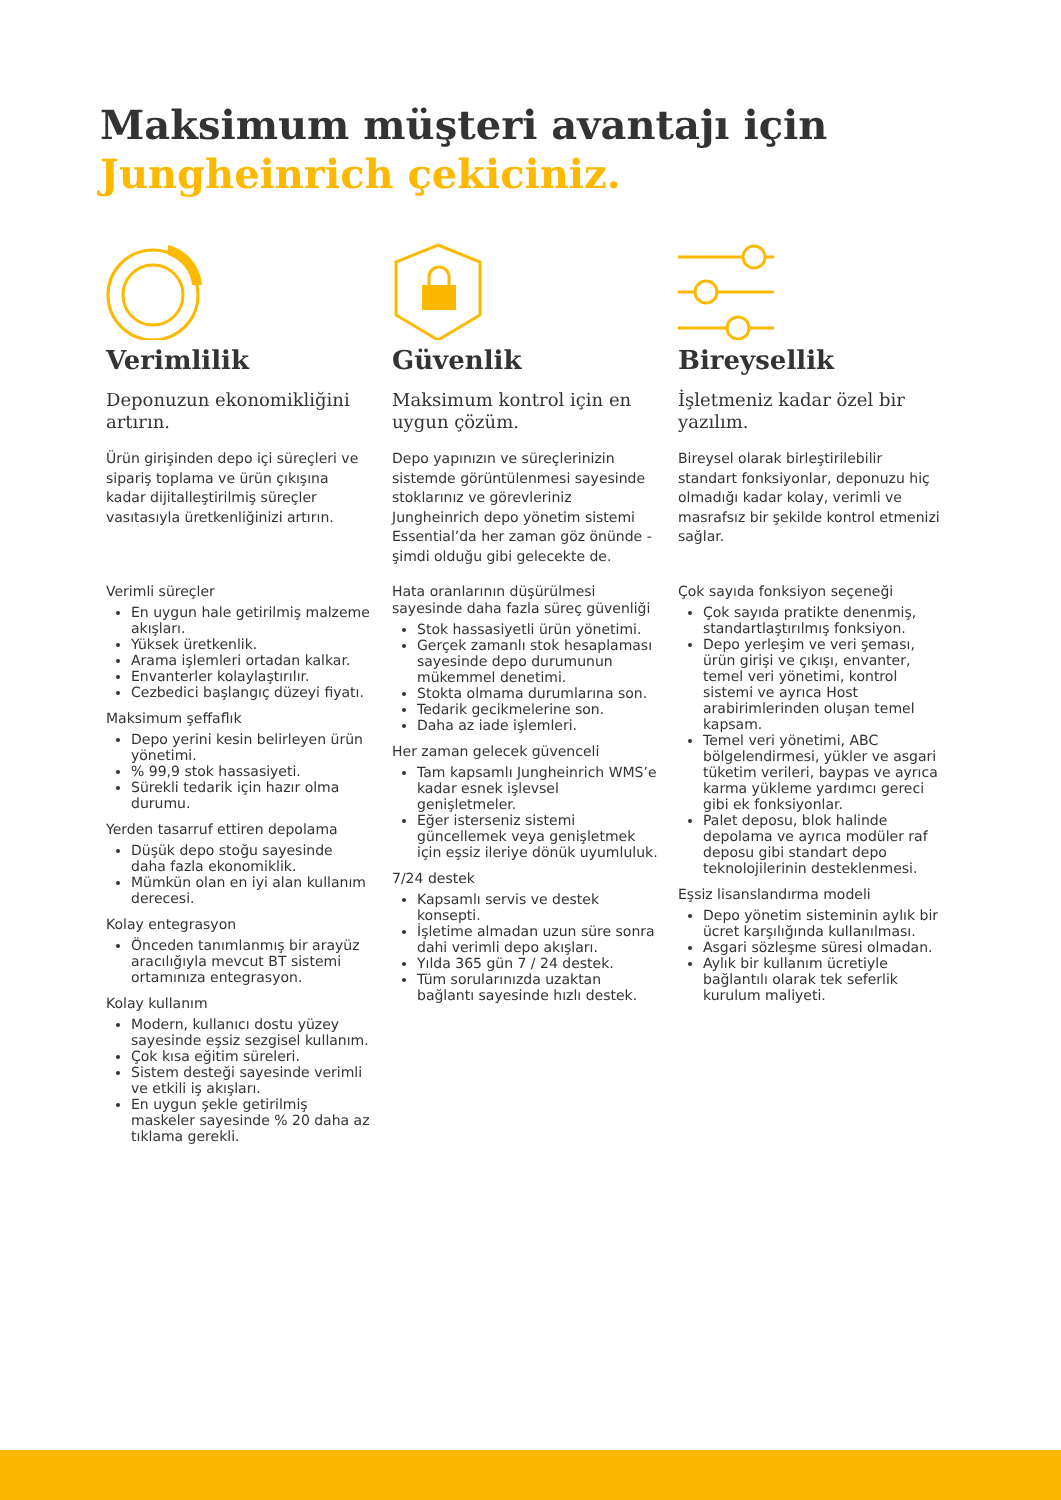Maksimum müşteri avantajı için
Jungheinrich çekiciniz.
Verimlilik
Deponuzun ekonomikliğini artırın.
Ürün girişinden depo içi süreçleri ve sipariş toplama ve ürün çıkışına kadar dijitalleştirilmiş süreçler vasıtasıyla üretkenliğinizi artırın.
Verimli süreçler
En uygun hale getirilmiş malzeme akışları.
Yüksek üretkenlik.
Arama işlemleri ortadan kalkar.
Envanterler kolaylaştırılır.
Cezbedici başlangıç düzeyi fiyatı.
Maksimum şeffaflık
Depo yerini kesin belirleyen ürün yönetimi.
% 99,9 stok hassasiyeti.
Sürekli tedarik için hazır olma durumu.
Yerden tasarruf ettiren depolama
Düşük depo stoğu sayesinde daha fazla ekonomiklik.
Mümkün olan en iyi alan kullanım derecesi.
Kolay entegrasyon
Önceden tanımlanmış bir arayüz aracılığıyla mevcut BT sistemi ortamınıza entegrasyon.
Kolay kullanım
Modern, kullanıcı dostu yüzey sayesinde eşsiz sezgisel kullanım.
Çok kısa eğitim süreleri.
Sistem desteği sayesinde verimli ve etkili iş akışları.
En uygun şekle getirilmiş maskeler sayesinde % 20 daha az tıklama gerekli.
Güvenlik
Maksimum kontrol için en uygun çözüm.
Depo yapınızın ve süreçlerinizin sistemde görüntülenmesi sayesinde stoklarınız ve görevleriniz Jungheinrich depo yönetim sistemi Essential’da her zaman göz önünde - şimdi olduğu gibi gelecekte de.
Hata oranlarının düşürülmesi sayesinde daha fazla süreç güvenliği
Stok hassasiyetli ürün yönetimi.
Gerçek zamanlı stok hesaplaması sayesinde depo durumunun mükemmel denetimi.
Stokta olmama durumlarına son.
Tedarik gecikmelerine son.
Daha az iade işlemleri.
Her zaman gelecek güvenceli
Tam kapsamlı Jungheinrich WMS’e kadar esnek işlevsel genişletmeler.
Eğer isterseniz sistemi güncellemek veya genişletmek için eşsiz ileriye dönük uyumluluk.
7/24 destek
Kapsamlı servis ve destek konsepti.
İşletime almadan uzun süre sonra dahi verimli depo akışları.
Yılda 365 gün 7 / 24 destek.
Tüm sorularınızda uzaktan bağlantı sayesinde hızlı destek.
Bireysellik
İşletmeniz kadar özel bir yazılım.
Bireysel olarak birleştirilebilir standart fonksiyonlar, deponuzu hiç olmadığı kadar kolay, verimli ve masrafsız bir şekilde kontrol etmenizi sağlar.
Çok sayıda fonksiyon seçeneği
Çok sayıda pratikte denenmiş, standartlaştırılmış fonksiyon.
Depo yerleşim ve veri şeması, ürün girişi ve çıkışı, envanter, temel veri yönetimi, kontrol sistemi ve ayrıca Host arabirimlerinden oluşan temel kapsam.
Temel veri yönetimi, ABC bölgelendirmesi, yükler ve asgari tüketim verileri, baypas ve ayrıca karma yükleme yardımcı gereci gibi ek fonksiyonlar.
Palet deposu, blok halinde depolama ve ayrıca modüler raf deposu gibi standart depo teknolojilerinin desteklenmesi.
Eşsiz lisanslandırma modeli
Depo yönetim sisteminin aylık bir ücret karşılığında kullanılması.
Asgari sözleşme süresi olmadan.
Aylık bir kullanım ücretiyle bağlantılı olarak tek seferlik kurulum maliyeti.